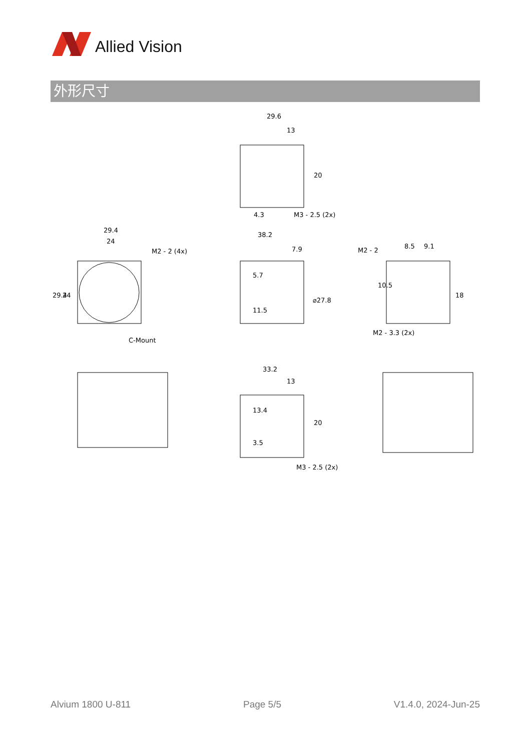Allied Vision
外形尺寸
29.6
13
4.3
20
M3 - 2.5 (2x)
29.4
24
M2 - 2 (4x)
29.4
24
C-Mount
38.2
7.9
5.7
11.5
⌀27.8
M2 - 2
8.5
9.1
10.5
18
M2 - 3.3 (2x)
33.2
13
13.4
3.5
20
M3 - 2.5 (2x)
Alvium 1800 U-811 Page 5/5 V1.4.0, 2024-Jun-25